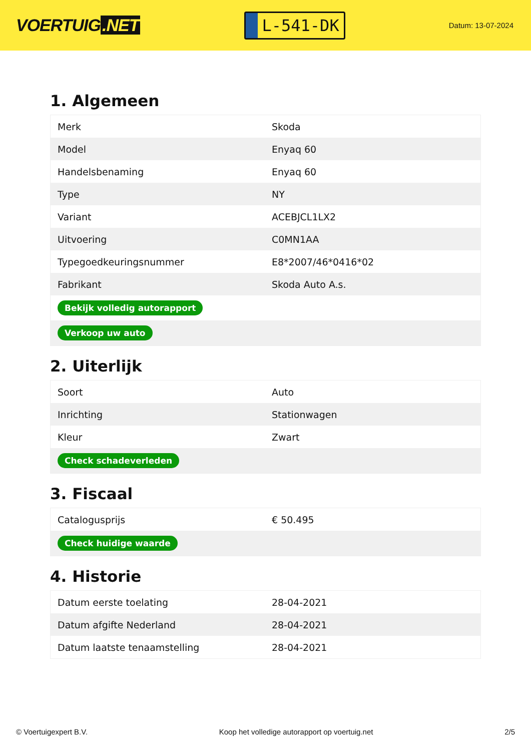VOERTUIG.NET
L-541-DK
Datum: 13-07-2024
1. Algemeen
| Merk | Skoda |
| Model | Enyaq 60 |
| Handelsbenaming | Enyaq 60 |
| Type | NY |
| Variant | ACEBJCL1LX2 |
| Uitvoering | C0MN1AA |
| Typegoedkeuringsnummer | E8*2007/46*0416*02 |
| Fabrikant | Skoda Auto A.s. |
| Bekijk volledig autorapport | |
| Verkoop uw auto | |
2. Uiterlijk
| Soort | Auto |
| Inrichting | Stationwagen |
| Kleur | Zwart |
| Check schadeverleden | |
3. Fiscaal
| Catalogusprijs | € 50.495 |
| Check huidige waarde | |
4. Historie
| Datum eerste toelating | 28-04-2021 |
| Datum afgifte Nederland | 28-04-2021 |
| Datum laatste tenaamstelling | 28-04-2021 |
© Voertuigexpert B.V. Koop het volledige autorapport op voertuig.net 2/5